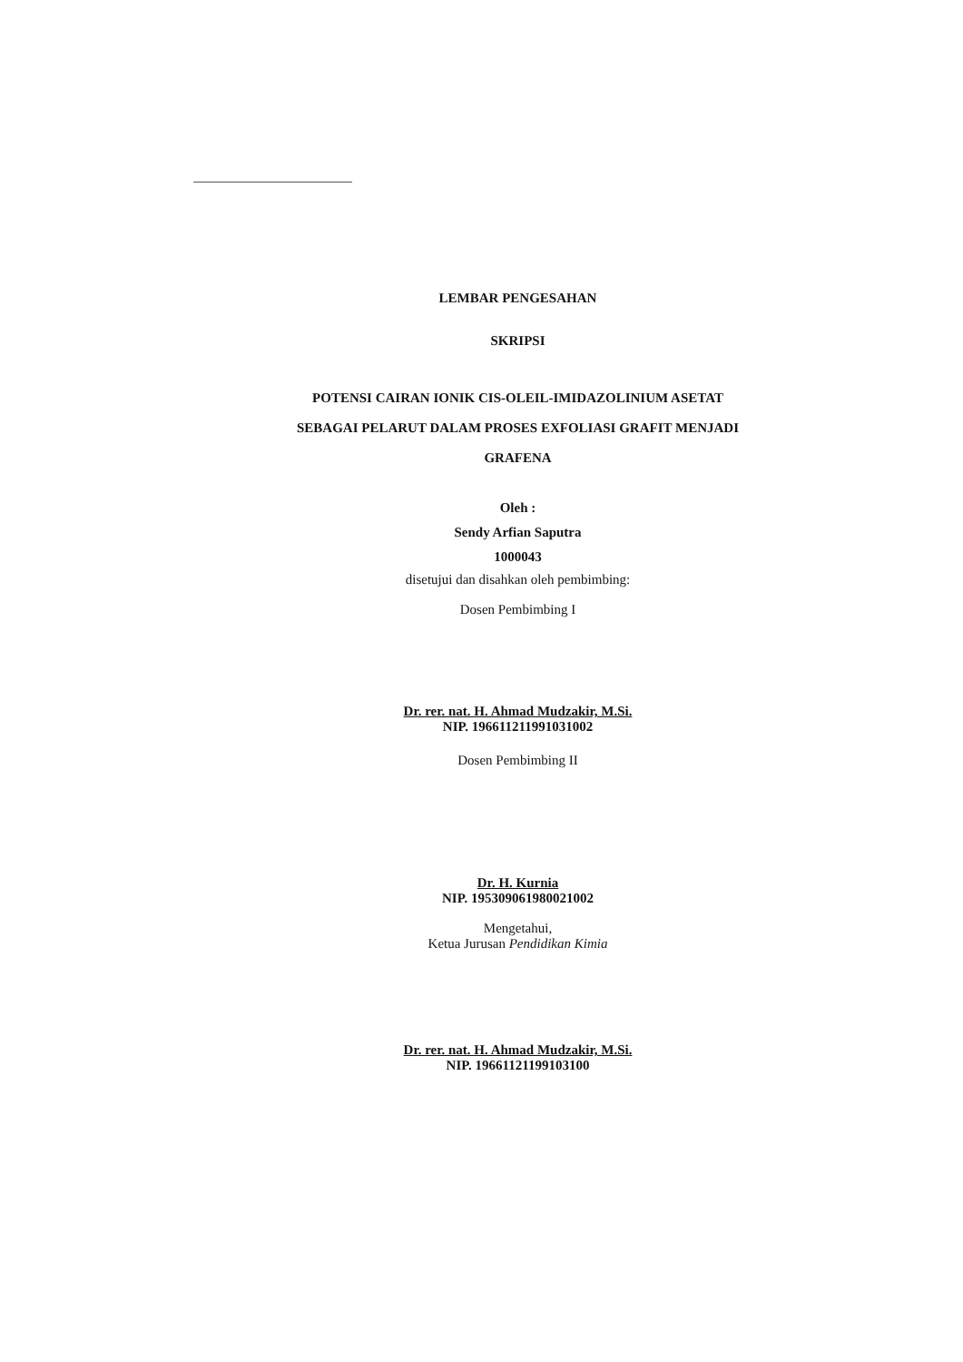LEMBAR PENGESAHAN
SKRIPSI
POTENSI CAIRAN IONIK CIS-OLEIL-IMIDAZOLINIUM ASETAT
SEBAGAI PELARUT DALAM PROSES EXFOLIASI GRAFIT MENJADI
GRAFENA
Oleh :
Sendy Arfian Saputra
1000043
disetujui dan disahkan oleh pembimbing:
Dosen Pembimbing I
Dr. rer. nat. H. Ahmad Mudzakir, M.Si.
NIP. 196611211991031002
Dosen Pembimbing II
Dr. H. Kurnia
NIP. 195309061980021002
Mengetahui,
Ketua Jurusan Pendidikan Kimia
Dr. rer. nat. H. Ahmad Mudzakir, M.Si.
NIP. 19661121199103100